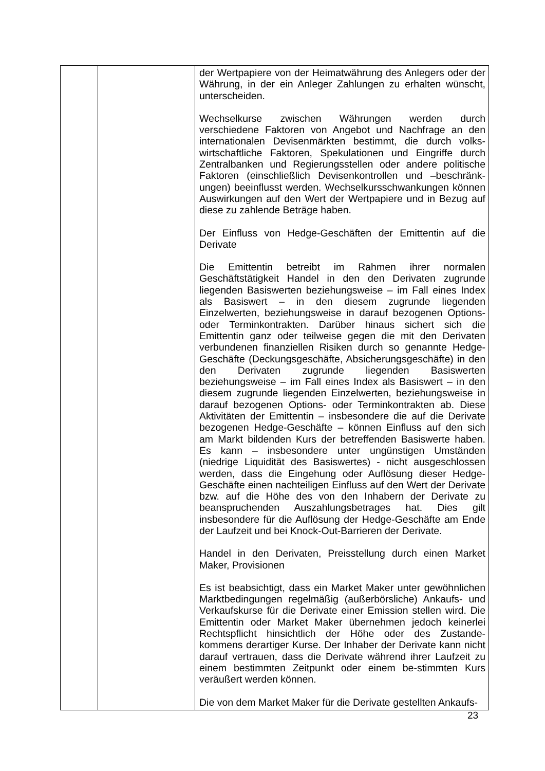| | | der Wertpapiere von der Heimatwährung des Anlegers oder der Währung, in der ein Anleger Zahlungen zu erhalten wünscht, unterscheiden. Wechselkurse zwischen Währungen werden durch verschiedene Faktoren von Angebot und Nachfrage an den internationalen Devisenmärkten bestimmt, die durch volks-wirtschaftliche Faktoren, Spekulationen und Eingriffe durch Zentralbanken und Regierungsstellen oder andere politische Faktoren (einschließlich Devisenkontrollen und –beschränk-ungen) beeinflusst werden. Wechselkursschwankungen können Auswirkungen auf den Wert der Wertpapiere und in Bezug auf diese zu zahlende Beträge haben. Der Einfluss von Hedge-Geschäften der Emittentin auf die Derivate Die Emittentin betreibt im Rahmen ihrer normalen Geschäftstätigkeit Handel in den den Derivaten zugrunde liegenden Basiswerten beziehungsweise – im Fall eines Index als Basiswert – in den diesem zugrunde liegenden Einzelwerten, beziehungsweise in darauf bezogenen Options- oder Terminkontrakten. Darüber hinaus sichert sich die Emittentin ganz oder teilweise gegen die mit den Derivaten verbundenen finanziellen Risiken durch so genannte Hedge-Geschäfte (Deckungsgeschäfte, Absicherungsgeschäfte) in den den Derivaten zugrunde liegenden Basiswerten beziehungsweise – im Fall eines Index als Basiswert – in den diesem zugrunde liegenden Einzelwerten, beziehungsweise in darauf bezogenen Options- oder Terminkontrakten ab. Diese Aktivitäten der Emittentin – insbesondere die auf die Derivate bezogenen Hedge-Geschäfte – können Einfluss auf den sich am Markt bildenden Kurs der betreffenden Basiswerte haben. Es kann – insbesondere unter ungünstigen Umständen (niedrige Liquidität des Basiswertes) - nicht ausgeschlossen werden, dass die Eingehung oder Auflösung dieser Hedge-Geschäfte einen nachteiligen Einfluss auf den Wert der Derivate bzw. auf die Höhe des von den Inhabern der Derivate zu beanspruchenden Auszahlungsbetrages hat. Dies gilt insbesondere für die Auflösung der Hedge-Geschäfte am Ende der Laufzeit und bei Knock-Out-Barrieren der Derivate. Handel in den Derivaten, Preisstellung durch einen Market Maker, Provisionen Es ist beabsichtigt, dass ein Market Maker unter gewöhnlichen Marktbedingungen regelmäßig (außerbörsliche) Ankaufs- und Verkaufskurse für die Derivate einer Emission stellen wird. Die Emittentin oder Market Maker übernehmen jedoch keinerlei Rechtspflicht hinsichtlich der Höhe oder des Zustande-kommens derartiger Kurse. Der Inhaber der Derivate kann nicht darauf vertrauen, dass die Derivate während ihrer Laufzeit zu einem bestimmten Zeitpunkt oder einem be-stimmten Kurs veräußert werden können. Die von dem Market Maker für die Derivate gestellten Ankaufs- |
23